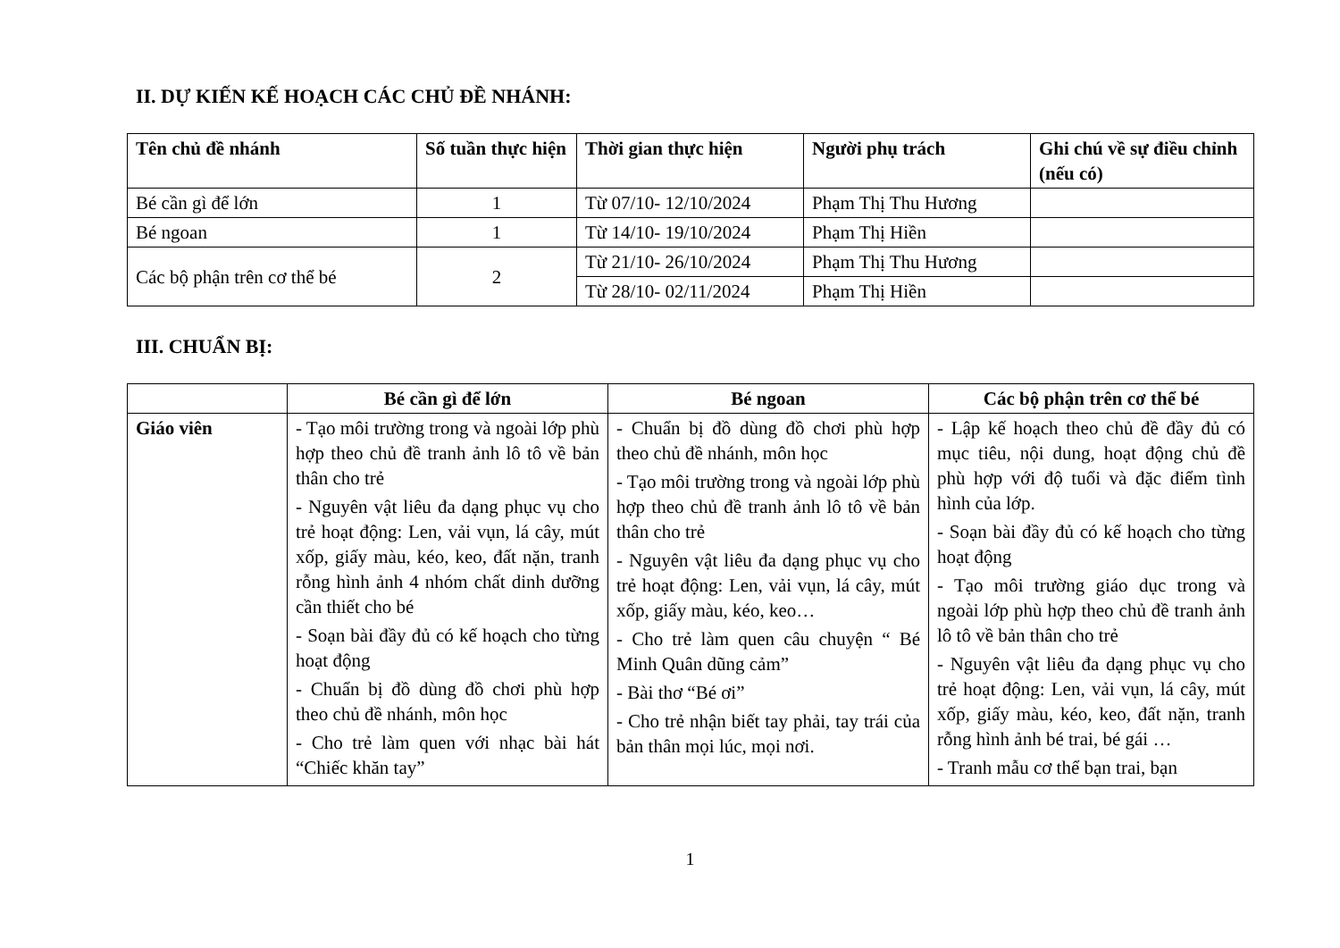II. DỰ KIẾN KẾ HOẠCH CÁC CHỦ ĐỀ NHÁNH:
| Tên chủ đề nhánh | Số tuần thực hiện | Thời gian thực hiện | Người phụ trách | Ghi chú về sự điều chỉnh (nếu có) |
| --- | --- | --- | --- | --- |
| Bé cần gì để lớn | 1 | Từ 07/10- 12/10/2024 | Phạm Thị Thu Hương | |
| Bé ngoan | 1 | Từ 14/10- 19/10/2024 | Phạm Thị Hiền | |
| Các bộ phận trên cơ thể bé | 2 | Từ 21/10- 26/10/2024 | Phạm Thị Thu Hương | |
| | | Từ 28/10- 02/11/2024 | Phạm Thị Hiền | |
III. CHUẨN BỊ:
| | Bé cần gì để lớn | Bé ngoan | Các bộ phận trên cơ thể bé |
| --- | --- | --- | --- |
| Giáo viên | - Tạo môi trường trong và ngoài lớp phù hợp theo chủ đề tranh ảnh lô tô về bản thân cho trẻ - Nguyên vật liêu đa dạng phục vụ cho trẻ hoạt động: Len, vải vụn, lá cây, mút xốp, giấy màu, kéo, keo, đất nặn, tranh rỗng hình ảnh 4 nhóm chất dinh dưỡng cần thiết cho bé - Soạn bài đầy đủ có kế hoạch cho từng hoạt động - Chuẩn bị đồ dùng đồ chơi phù hợp theo chủ đề nhánh, môn học - Cho trẻ làm quen với nhạc bài hát “Chiếc khăn tay” | - Chuẩn bị đồ dùng đồ chơi phù hợp theo chủ đề nhánh, môn học - Tạo môi trường trong và ngoài lớp phù hợp theo chủ đề tranh ảnh lô tô về bản thân cho trẻ - Nguyên vật liêu đa dạng phục vụ cho trẻ hoạt động: Len, vải vụn, lá cây, mút xốp, giấy màu, kéo, keo… - Cho trẻ làm quen câu chuyện “ Bé Minh Quân dũng cảm” - Bài thơ “Bé ơi” - Cho trẻ nhận biết tay phải, tay trái của bản thân mọi lúc, mọi nơi. | - Lập kế hoạch theo chủ đề đầy đủ có mục tiêu, nội dung, hoạt động chủ đề phù hợp với độ tuổi và đặc điểm tình hình của lớp. - Soạn bài đầy đủ có kế hoạch cho từng hoạt động - Tạo môi trường giáo dục trong và ngoài lớp phù hợp theo chủ đề tranh ảnh lô tô về bản thân cho trẻ - Nguyên vật liêu đa dạng phục vụ cho trẻ hoạt động: Len, vải vụn, lá cây, mút xốp, giấy màu, kéo, keo, đất nặn, tranh rỗng hình ảnh bé trai, bé gái … - Tranh mẫu cơ thể bạn trai, bạn |
1